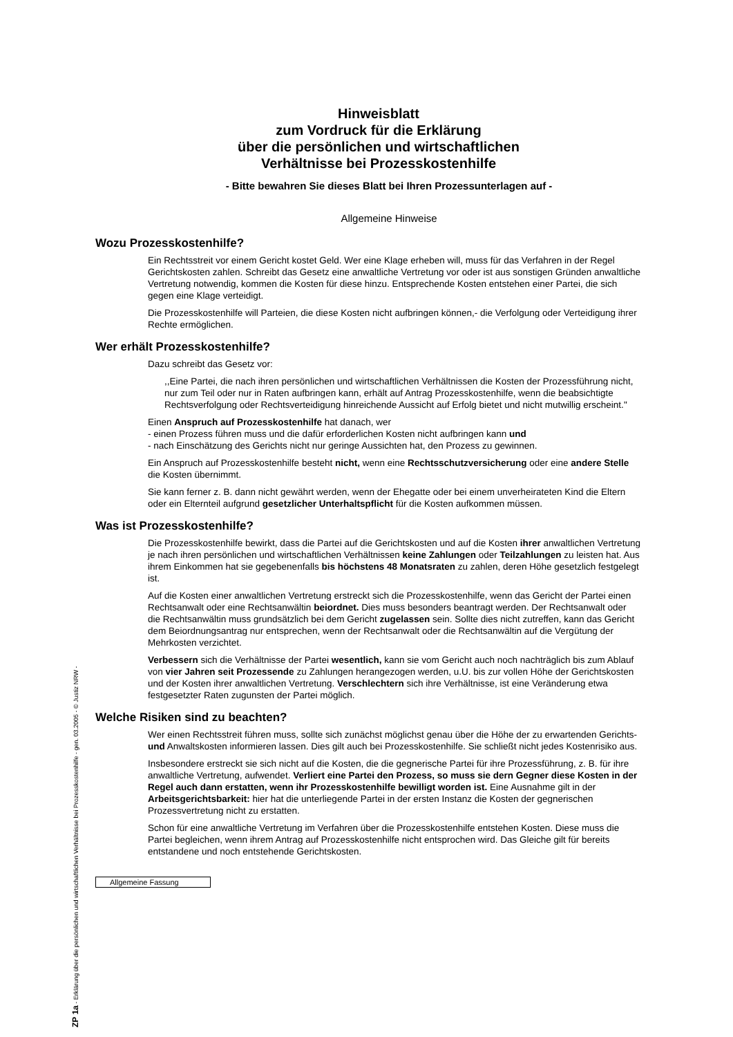Hinweisblatt
zum Vordruck für die Erklärung
über die persönlichen und wirtschaftlichen
Verhältnisse bei Prozesskostenhilfe
- Bitte bewahren Sie dieses Blatt bei Ihren Prozessunterlagen auf -
Allgemeine Hinweise
Wozu Prozesskostenhilfe?
Ein Rechtsstreit vor einem Gericht kostet Geld. Wer eine Klage erheben will, muss für das Verfahren in der Regel Gerichtskosten zahlen. Schreibt das Gesetz eine anwaltliche Vertretung vor oder ist aus sonstigen Gründen anwaltliche Vertretung notwendig, kommen die Kosten für diese hinzu. Entsprechende Kosten entstehen einer Partei, die sich gegen eine Klage verteidigt.
Die Prozesskostenhilfe will Parteien, die diese Kosten nicht aufbringen können,- die Verfolgung oder Verteidigung ihrer Rechte ermöglichen.
Wer erhält Prozesskostenhilfe?
Dazu schreibt das Gesetz vor:
,,Eine Partei, die nach ihren persönlichen und wirtschaftlichen Verhältnissen die Kosten der Prozessführung nicht, nur zum Teil oder nur in Raten aufbringen kann, erhält auf Antrag Prozesskostenhilfe, wenn die beabsichtigte Rechtsverfolgung oder Rechtsverteidigung hinreichende Aussicht auf Erfolg bietet und nicht mutwillig erscheint."
Einen Anspruch auf Prozesskostenhilfe hat danach, wer
- einen Prozess führen muss und die dafür erforderlichen Kosten nicht aufbringen kann und
- nach Einschätzung des Gerichts nicht nur geringe Aussichten hat, den Prozess zu gewinnen.
Ein Anspruch auf Prozesskostenhilfe besteht nicht, wenn eine Rechtsschutzversicherung oder eine andere Stelle die Kosten übernimmt.
Sie kann ferner z. B. dann nicht gewährt werden, wenn der Ehegatte oder bei einem unverheirateten Kind die Eltern oder ein Elternteil aufgrund gesetzlicher Unterhaltspflicht für die Kosten aufkommen müssen.
Was ist Prozesskostenhilfe?
Die Prozesskostenhilfe bewirkt, dass die Partei auf die Gerichtskosten und auf die Kosten ihrer anwaltlichen Vertretung je nach ihren persönlichen und wirtschaftlichen Verhältnissen keine Zahlungen oder Teilzahlungen zu leisten hat. Aus ihrem Einkommen hat sie gegebenenfalls bis höchstens 48 Monatsraten zu zahlen, deren Höhe gesetzlich festgelegt ist.
Auf die Kosten einer anwaltlichen Vertretung erstreckt sich die Prozesskostenhilfe, wenn das Gericht der Partei einen Rechtsanwalt oder eine Rechtsanwältin beiordnet. Dies muss besonders beantragt werden. Der Rechtsanwalt oder die Rechtsanwältin muss grundsätzlich bei dem Gericht zugelassen sein. Sollte dies nicht zutreffen, kann das Gericht dem Beiordnungsantrag nur entsprechen, wenn der Rechtsanwalt oder die Rechtsanwältin auf die Vergütung der Mehrkosten verzichtet.
Verbessern sich die Verhältnisse der Partei wesentlich, kann sie vom Gericht auch noch nachträglich bis zum Ablauf von vier Jahren seit Prozessende zu Zahlungen herangezogen werden, u.U. bis zur vollen Höhe der Gerichtskosten und der Kosten ihrer anwaltlichen Vertretung. Verschlechtern sich ihre Verhältnisse, ist eine Veränderung etwa festgesetzter Raten zugunsten der Partei möglich.
Welche Risiken sind zu beachten?
Wer einen Rechtsstreit führen muss, sollte sich zunächst möglichst genau über die Höhe der zu erwartenden Gerichts- und Anwaltskosten informieren lassen. Dies gilt auch bei Prozesskostenhilfe. Sie schließt nicht jedes Kostenrisiko aus.
Insbesondere erstreckt sie sich nicht auf die Kosten, die die gegnerische Partei für ihre Prozessführung, z. B. für ihre anwaltliche Vertretung, aufwendet. Verliert eine Partei den Prozess, so muss sie dern Gegner diese Kosten in der Regel auch dann erstatten, wenn ihr Prozesskostenhilfe bewilligt worden ist. Eine Ausnahme gilt in der Arbeitsgerichtsbarkeit: hier hat die unterliegende Partei in der ersten Instanz die Kosten der gegnerischen Prozessvertretung nicht zu erstatten.
Schon für eine anwaltliche Vertretung im Verfahren über die Prozesskostenhilfe entstehen Kosten. Diese muss die Partei begleichen, wenn ihrem Antrag auf Prozesskostenhilfe nicht entsprochen wird. Das Gleiche gilt für bereits entstandene und noch entstehende Gerichtskosten.
Allgemeine Fassung
ZP 1a - Erklärung über die persönlichen und wirtschaftlichen Verhältnisse bei Prozesskostenhilfe - gen. 03.2005 - © Justiz NRW -